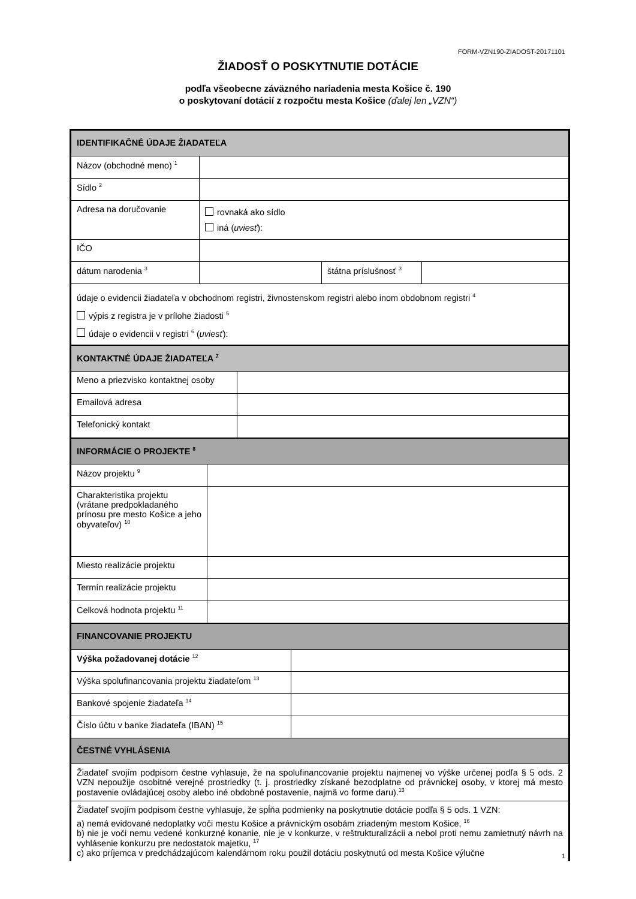FORM-VZN190-ZIADOST-20171101
ŽIADOSŤ O POSKYTNUTIE DOTÁCIE
podľa všeobecne záväzného nariadenia mesta Košice č. 190
o poskytovaní dotácií z rozpočtu mesta Košice (ďalej len „VZN“)
| IDENTIFIKAČNÉ ÚDAJE ŽIADATEĽA | | | |
| Názov (obchodné meno) <sup>1</sup> | | | |
| Sídlo <sup>2</sup> | | | |
| Adresa na doručovanie | rovnaká ako sídlo iná ( uviesť ): | | |
| IČO | | | |
| dátum narodenia <sup>3</sup> | | štátna príslušnosť <sup>3</sup> | |
| údaje o evidencii žiadateľa v obchodnom registri, živnostenskom registri alebo inom obdobnom registri <sup>4</sup> výpis z registra je v prílohe žiadosti <sup>5</sup> údaje o evidencii v registri <sup>6</sup> ( uviesť ): | | | |
| KONTAKTNÉ ÚDAJE ŽIADATEĽA <sup>7</sup> | |
| Meno a priezvisko kontaktnej osoby | |
| Emailová adresa | |
| Telefonický kontakt | |
| INFORMÁCIE O PROJEKTE <sup>8</sup> | |
| Názov projektu <sup>9</sup> | |
| Charakteristika projektu (vrátane predpokladaného prínosu pre mesto Košice a jeho obyvateľov) <sup>10</sup> | |
| Miesto realizácie projektu | |
| Termín realizácie projektu | |
| Celková hodnota projektu <sup>11</sup> | |
| FINANCOVANIE PROJEKTU | |
| Výška požadovanej dotácie <sup>12</sup> | |
| Výška spolufinancovania projektu žiadateľom <sup>13</sup> | |
| Bankové spojenie žiadateľa <sup>14</sup> | |
| Číslo účtu v banke žiadateľa (IBAN) <sup>15</sup> | |
| ČESTNÉ VYHLÁSENIA | |
| Žiadateľ svojím podpisom čestne vyhlasuje, že na spolufinancovanie projektu najmenej vo výške určenej podľa § 5 ods. 2 VZN nepoužije osobitné verejné prostriedky (t. j. prostriedky získané bezodplatne od právnickej osoby, v ktorej má mesto postavenie ovládajúcej osoby alebo iné obdobné postavenie, najmä vo forme daru).<sup>13</sup> | |
| Žiadateľ svojím podpisom čestne vyhlasuje, že spĺňa podmienky na poskytnutie dotácie podľa § 5 ods. 1 VZN: a) nemá evidované nedoplatky voči mestu Košice a právnickým osobám zriadeným mestom Košice, <sup>16</sup> b) nie je voči nemu vedené konkurzné konanie, nie je v konkurze, v reštrukturalizácii a nebol proti nemu zamietnutý návrh na vyhlásenie konkurzu pre nedostatok majetku, <sup>17</sup> c) ako príjemca v predchádzajúcom kalendárnom roku použil dotáciu poskytnutú od mesta Košice výlučne | |
1